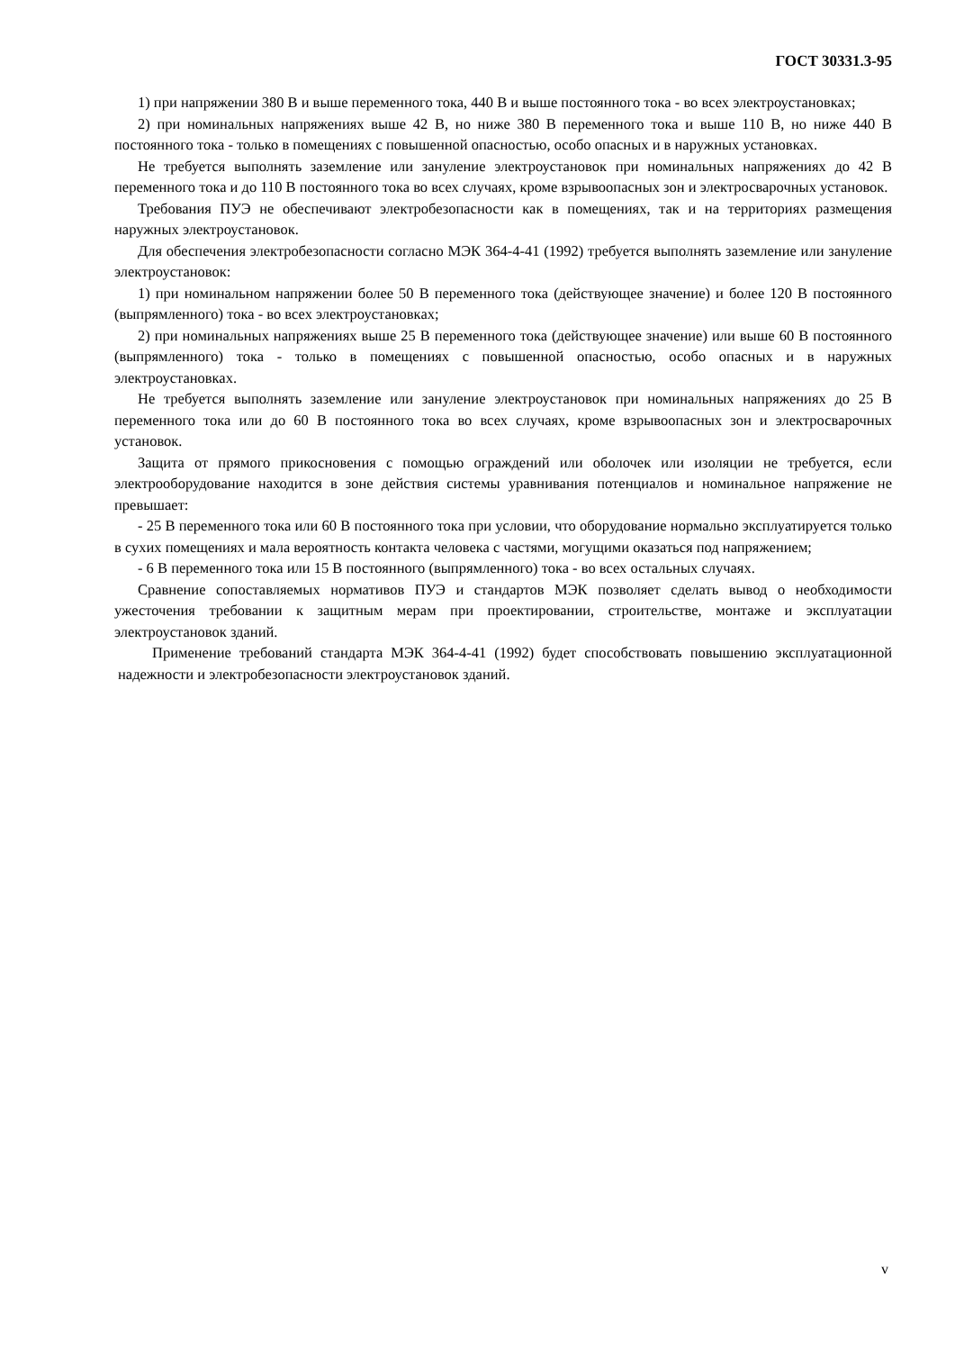ГОСТ 30331.3-95
1) при напряжении 380 В и выше переменного тока, 440 В и выше постоянного тока - во всех электроустановках;
2) при номинальных напряжениях выше 42 В, но ниже 380 В переменного тока и выше 110 В, но ниже 440 В постоянного тока - только в помещениях с повышенной опасностью, особо опасных и в наружных установках.
Не требуется выполнять заземление или зануление электроустановок при номинальных напряжениях до 42 В переменного тока и до 110 В постоянного тока во всех случаях, кроме взрывоопасных зон и электросварочных установок.
Требования ПУЭ не обеспечивают электробезопасности как в помещениях, так и на территориях размещения наружных электроустановок.
Для обеспечения электробезопасности согласно МЭК 364-4-41 (1992) требуется выполнять заземление или зануление электроустановок:
1) при номинальном напряжении более 50 В переменного тока (действующее значение) и более 120 В постоянного (выпрямленного) тока - во всех электроустановках;
2) при номинальных напряжениях выше 25 В переменного тока (действующее значение) или выше 60 В постоянного (выпрямленного) тока - только в помещениях с повышенной опасностью, особо опасных и в наружных электроустановках.
Не требуется выполнять заземление или зануление электроустановок при номинальных напряжениях до 25 В переменного тока или до 60 В постоянного тока во всех случаях, кроме взрывоопасных зон и электросварочных установок.
Защита от прямого прикосновения с помощью ограждений или оболочек или изоляции не требуется, если электрооборудование находится в зоне действия системы уравнивания потенциалов и номинальное напряжение не превышает:
- 25 В переменного тока или 60 В постоянного тока при условии, что оборудование нормально эксплуатируется только в сухих помещениях и мала вероятность контакта человека с частями, могущими оказаться под напряжением;
- 6 В переменного тока или 15 В постоянного (выпрямленного) тока - во всех остальных случаях.
Сравнение сопоставляемых нормативов ПУЭ и стандартов МЭК позволяет сделать вывод о необходимости ужесточения требовании к защитным мерам при проектировании, строительстве, монтаже и эксплуатации электроустановок зданий.
Применение требований стандарта МЭК 364-4-41 (1992) будет способствовать повышению эксплуатационной надежности и электробезопасности электроустановок зданий.
v